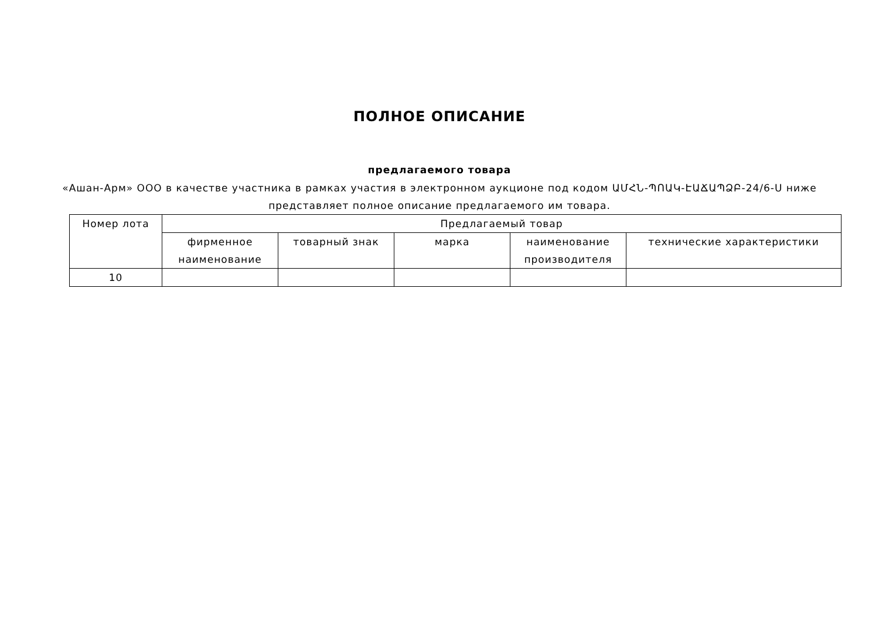ПОЛНОЕ ОПИСАНИЕ
предлагаемого товара
«Ашан-Арм» ООО в качестве участника в рамках участия в электронном аукционе под кодом ԱՄՀՆ-ՊՈԱԿ-ԷԱՃԱՊՁԲ-24/6-Ս ниже представляет полное описание предлагаемого им товара.
| Номер лота | Предлагаемый товар | | | | |
| --- | --- | --- | --- | --- | --- |
| | фирменное наименование | товарный знак | марка | наименование производителя | технические характеристики |
| 10 | | | | | |